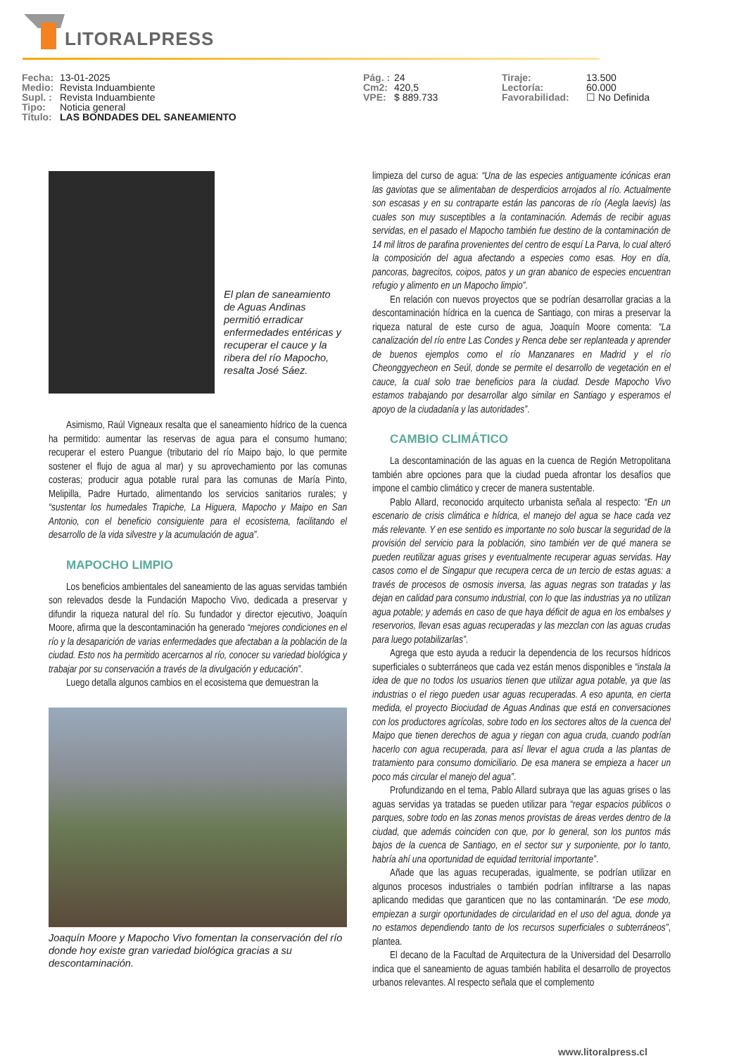LITORALPRESS
Fecha: 13-01-2025
Medio: Revista Induambiente
Supl. : Revista Induambiente
Tipo: Noticia general
Título: LAS BONDADES DEL SANEAMIENTO
Pág. : 24
Cm2: 420,5
VPE: $ 889.733
Tiraje: 13.500
Lectoría: 60.000
Favorabilidad: ☐ No Definida
El plan de saneamiento de Aguas Andinas permitió erradicar enfermedades entéricas y recuperar el cauce y la ribera del río Mapocho, resalta José Sáez.
Asimismo, Raúl Vigneaux resalta que el saneamiento hídrico de la cuenca ha permitido: aumentar las reservas de agua para el consumo humano; recuperar el estero Puangue (tributario del río Maipo bajo, lo que permite sostener el flujo de agua al mar) y su aprovechamiento por las comunas costeras; producir agua potable rural para las comunas de María Pinto, Melipilla, Padre Hurtado, alimentando los servicios sanitarios rurales; y “sustentar los humedales Trapiche, La Higuera, Mapocho y Maipo en San Antonio, con el beneficio consiguiente para el ecosistema, facilitando el desarrollo de la vida silvestre y la acumulación de agua”.
MAPOCHO LIMPIO
Los beneficios ambientales del saneamiento de las aguas servidas también son relevados desde la Fundación Mapocho Vivo, dedicada a preservar y difundir la riqueza natural del río. Su fundador y director ejecutivo, Joaquín Moore, afirma que la descontaminación ha generado “mejores condiciones en el río y la desaparición de varias enfermedades que afectaban a la población de la ciudad. Esto nos ha permitido acercarnos al río, conocer su variedad biológica y trabajar por su conservación a través de la divulgación y educación”.
Luego detalla algunos cambios en el ecosistema que demuestran la
Joaquín Moore y Mapocho Vivo fomentan la conservación del río donde hoy existe gran variedad biológica gracias a su descontaminación.
limpieza del curso de agua: “Una de las especies antiguamente icónicas eran las gaviotas que se alimentaban de desperdicios arrojados al río. Actualmente son escasas y en su contraparte están las pancoras de río (Aegla laevis) las cuales son muy susceptibles a la contaminación. Además de recibir aguas servidas, en el pasado el Mapocho también fue destino de la contaminación de 14 mil litros de parafina provenientes del centro de esquí La Parva, lo cual alteró la composición del agua afectando a especies como esas. Hoy en día, pancoras, bagrecitos, coipos, patos y un gran abanico de especies encuentran refugio y alimento en un Mapocho limpio”.
En relación con nuevos proyectos que se podrían desarrollar gracias a la descontaminación hídrica en la cuenca de Santiago, con miras a preservar la riqueza natural de este curso de agua, Joaquín Moore comenta: “La canalización del río entre Las Condes y Renca debe ser replanteada y aprender de buenos ejemplos como el río Manzanares en Madrid y el río Cheonggyecheon en Seúl, donde se permite el desarrollo de vegetación en el cauce, la cual solo trae beneficios para la ciudad. Desde Mapocho Vivo estamos trabajando por desarrollar algo similar en Santiago y esperamos el apoyo de la ciudadanía y las autoridades”.
CAMBIO CLIMÁTICO
La descontaminación de las aguas en la cuenca de Región Metropolitana también abre opciones para que la ciudad pueda afrontar los desafíos que impone el cambio climático y crecer de manera sustentable.
Pablo Allard, reconocido arquitecto urbanista señala al respecto: “En un escenario de crisis climática e hídrica, el manejo del agua se hace cada vez más relevante. Y en ese sentido es importante no solo buscar la seguridad de la provisión del servicio para la población, sino también ver de qué manera se pueden reutilizar aguas grises y eventualmente recuperar aguas servidas. Hay casos como el de Singapur que recupera cerca de un tercio de estas aguas: a través de procesos de osmosis inversa, las aguas negras son tratadas y las dejan en calidad para consumo industrial, con lo que las industrias ya no utilizan agua potable; y además en caso de que haya déficit de agua en los embalses y reservorios, llevan esas aguas recuperadas y las mezclan con las aguas crudas para luego potabilizarlas”.
Agrega que esto ayuda a reducir la dependencia de los recursos hídricos superficiales o subterráneos que cada vez están menos disponibles e “instala la idea de que no todos los usuarios tienen que utilizar agua potable, ya que las industrias o el riego pueden usar aguas recuperadas. A eso apunta, en cierta medida, el proyecto Biociudad de Aguas Andinas que está en conversaciones con los productores agrícolas, sobre todo en los sectores altos de la cuenca del Maipo que tienen derechos de agua y riegan con agua cruda, cuando podrían hacerlo con agua recuperada, para así llevar el agua cruda a las plantas de tratamiento para consumo domiciliario. De esa manera se empieza a hacer un poco más circular el manejo del agua”.
Profundizando en el tema, Pablo Allard subraya que las aguas grises o las aguas servidas ya tratadas se pueden utilizar para “regar espacios públicos o parques, sobre todo en las zonas menos provistas de áreas verdes dentro de la ciudad, que además coinciden con que, por lo general, son los puntos más bajos de la cuenca de Santiago, en el sector sur y surponiente, por lo tanto, habría ahí una oportunidad de equidad territorial importante”.
Añade que las aguas recuperadas, igualmente, se podrían utilizar en algunos procesos industriales o también podrían infiltrarse a las napas aplicando medidas que garanticen que no las contaminarán. “De ese modo, empiezan a surgir oportunidades de circularidad en el uso del agua, donde ya no estamos dependiendo tanto de los recursos superficiales o subterráneos”, plantea.
El decano de la Facultad de Arquitectura de la Universidad del Desarrollo indica que el saneamiento de aguas también habilita el desarrollo de proyectos urbanos relevantes. Al respecto señala que el complemento
www.litoralpress.cl